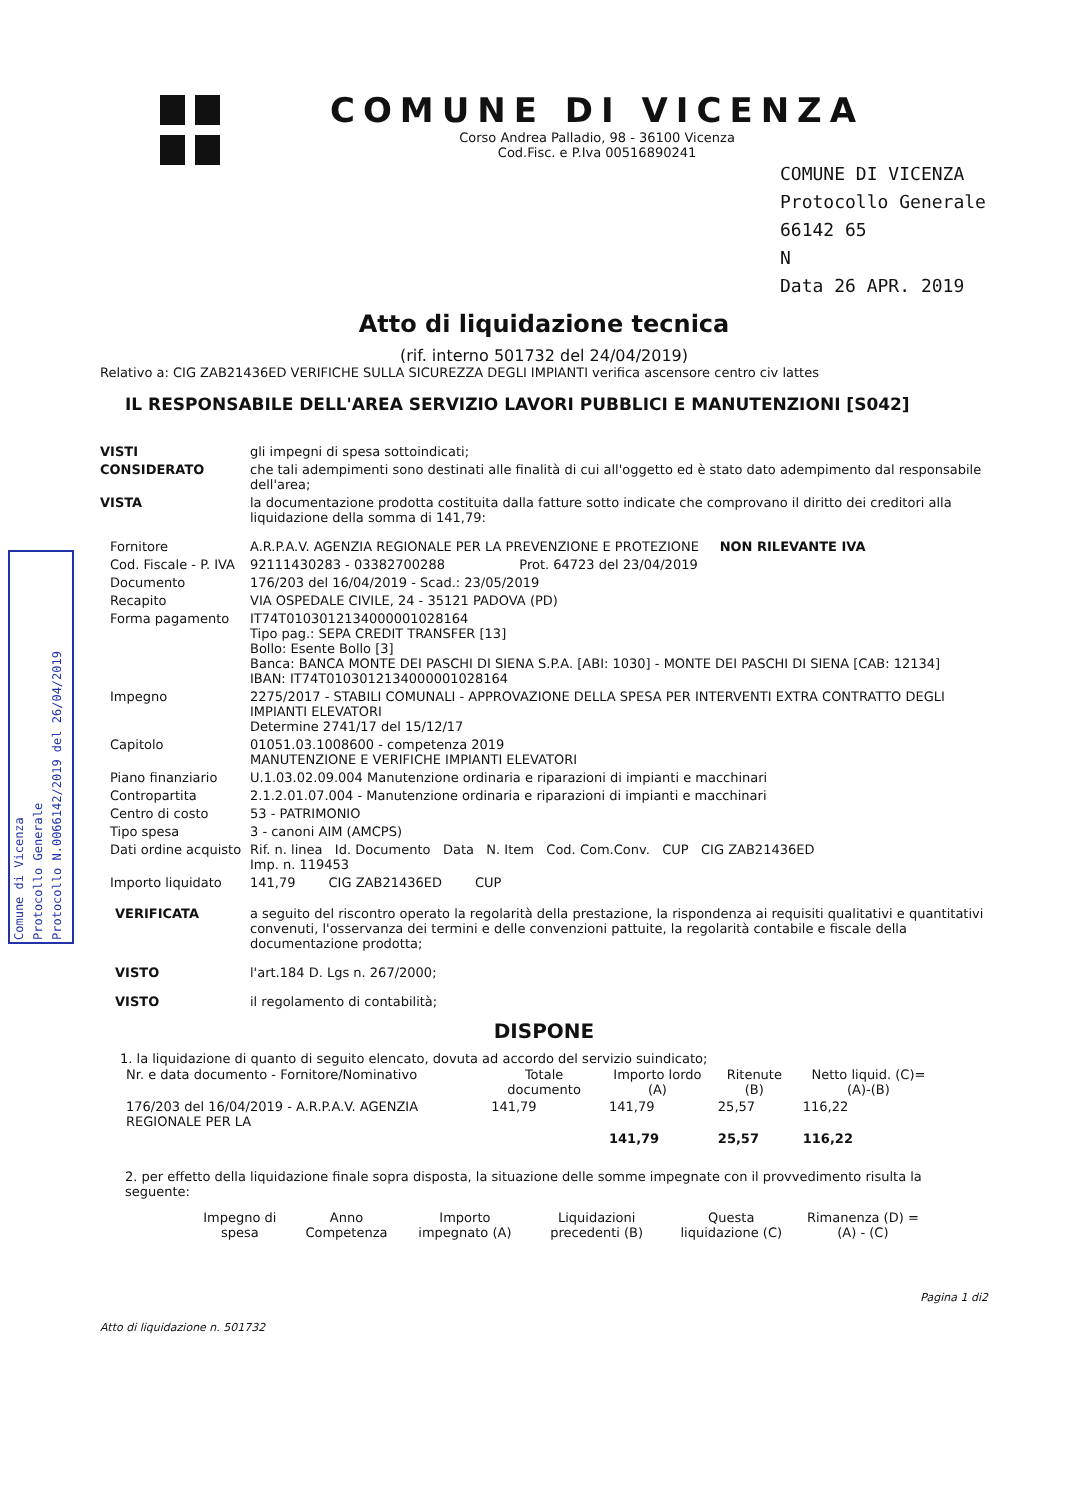Comune di Vicenza
Protocollo Generale
Protocollo N.0066142/2019 del 26/04/2019
COMUNE DI VICENZA
Corso Andrea Palladio, 98 - 36100 Vicenza
Cod.Fisc. e P.Iva 00516890241
COMUNE DI VICENZA
Protocollo Generale 66142 65
N
Data 26 APR. 2019
Atto di liquidazione tecnica
(rif. interno 501732 del 24/04/2019)
Relativo a: CIG ZAB21436ED VERIFICHE SULLA SICUREZZA DEGLI IMPIANTI verifica ascensore centro civ lattes
IL RESPONSABILE DELL'AREA SERVIZIO LAVORI PUBBLICI E MANUTENZIONI [S042]
VISTI gli impegni di spesa sottoindicati;
CONSIDERATO che tali adempimenti sono destinati alle finalità di cui all'oggetto ed è stato dato adempimento dal responsabile dell'area;
VISTA la documentazione prodotta costituita dalla fatture sotto indicate che comprovano il diritto dei creditori alla liquidazione della somma di 141,79:
Fornitore A.R.P.A.V. AGENZIA REGIONALE PER LA PREVENZIONE E PROTEZIONE NON RILEVANTE IVA
Cod. Fiscale - P. IVA 92111430283 - 03382700288 Prot. 64723 del 23/04/2019
Documento 176/203 del 16/04/2019 - Scad.: 23/05/2019
Recapito VIA OSPEDALE CIVILE, 24 - 35121 PADOVA (PD)
Forma pagamento IT74T0103012134000001028164
Tipo pag.: SEPA CREDIT TRANSFER [13]
Bollo: Esente Bollo [3]
Banca: BANCA MONTE DEI PASCHI DI SIENA S.P.A. [ABI: 1030] - MONTE DEI PASCHI DI SIENA [CAB: 12134]
IBAN: IT74T0103012134000001028164
Impegno 2275/2017 - STABILI COMUNALI - APPROVAZIONE DELLA SPESA PER INTERVENTI EXTRA CONTRATTO DEGLI IMPIANTI ELEVATORI
Determine 2741/17 del 15/12/17
Capitolo 01051.03.1008600 - competenza 2019
MANUTENZIONE E VERIFICHE IMPIANTI ELEVATORI
Piano finanziario U.1.03.02.09.004 Manutenzione ordinaria e riparazioni di impianti e macchinari
Contropartita 2.1.2.01.07.004 - Manutenzione ordinaria e riparazioni di impianti e macchinari
Centro di costo 53 - PATRIMONIO
Tipo spesa 3 - canoni AIM (AMCPS)
Dati ordine acquisto Rif. n. linea Id. Documento Data N. Item Cod. Com.Conv. CUP CIG ZAB21436ED
Imp. n. 119453
Importo liquidato 141,79 CIG ZAB21436ED CUP
VERIFICATA a seguito del riscontro operato la regolarità della prestazione, la rispondenza ai requisiti qualitativi e quantitativi convenuti, l'osservanza dei termini e delle convenzioni pattuite, la regolarità contabile e fiscale della documentazione prodotta;
VISTO l'art.184 D. Lgs n. 267/2000;
VISTO il regolamento di contabilità;
DISPONE
1. la liquidazione di quanto di seguito elencato, dovuta ad accordo del servizio suindicato;
| Nr. e data documento - Fornitore/Nominativo | Totale documento | Importo lordo (A) | Ritenute (B) | Netto liquid. (C)=(A)-(B) |
| --- | --- | --- | --- | --- |
| 176/203 del 16/04/2019 - A.R.P.A.V. AGENZIA REGIONALE PER LA | 141,79 | 141,79 | 25,57 | 116,22 |
| | | 141,79 | 25,57 | 116,22 |
2. per effetto della liquidazione finale sopra disposta, la situazione delle somme impegnate con il provvedimento risulta la seguente:
| Impegno di spesa | Anno Competenza | Importo impegnato (A) | Liquidazioni precedenti (B) | Questa liquidazione (C) | Rimanenza (D) = (A) - (C) |
| --- | --- | --- | --- | --- | --- |
Atto di liquidazione n. 501732 Pagina 1 di2